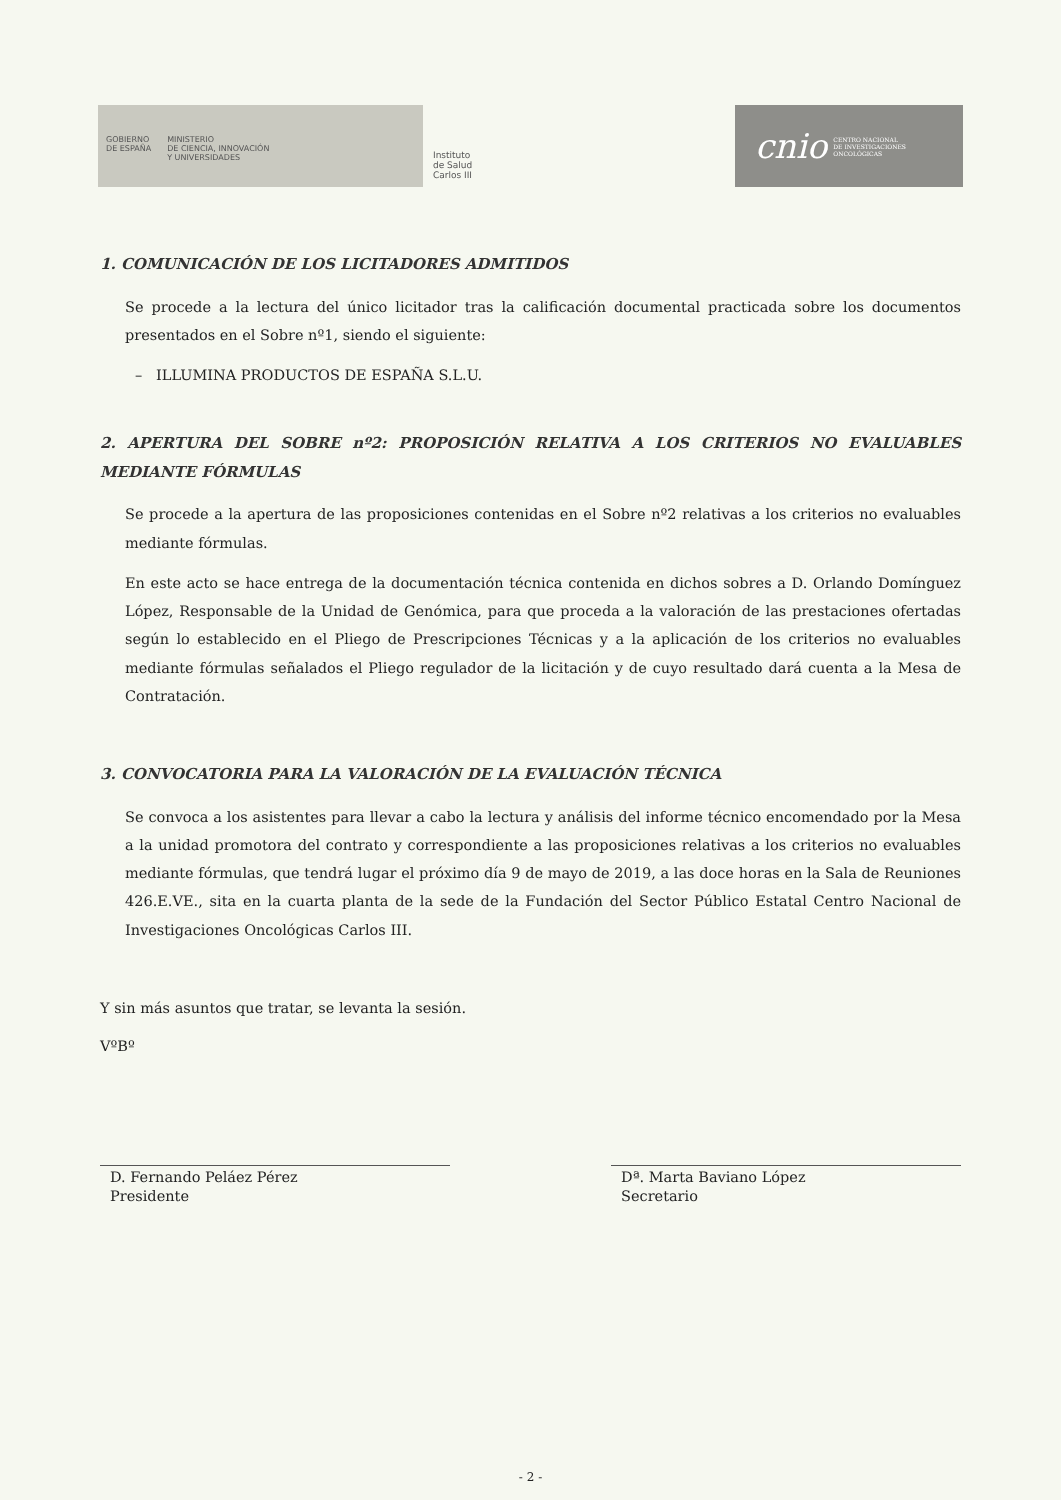GOBIERNO
DE ESPAÑA
MINISTERIO
DE CIENCIA, INNOVACIÓN
Y UNIVERSIDADES
Instituto
de Salud
Carlos III
cnio CENTRO NACIONAL
DE INVESTIGACIONES
ONCOLÓGICAS
1. COMUNICACIÓN DE LOS LICITADORES ADMITIDOS
Se procede a la lectura del único licitador tras la calificación documental practicada sobre los documentos presentados en el Sobre nº1, siendo el siguiente:
– ILLUMINA PRODUCTOS DE ESPAÑA S.L.U.
2. APERTURA DEL SOBRE nº2: PROPOSICIÓN RELATIVA A LOS CRITERIOS NO EVALUABLES MEDIANTE FÓRMULAS
Se procede a la apertura de las proposiciones contenidas en el Sobre nº2 relativas a los criterios no evaluables mediante fórmulas.
En este acto se hace entrega de la documentación técnica contenida en dichos sobres a D. Orlando Domínguez López, Responsable de la Unidad de Genómica, para que proceda a la valoración de las prestaciones ofertadas según lo establecido en el Pliego de Prescripciones Técnicas y a la aplicación de los criterios no evaluables mediante fórmulas señalados el Pliego regulador de la licitación y de cuyo resultado dará cuenta a la Mesa de Contratación.
3. CONVOCATORIA PARA LA VALORACIÓN DE LA EVALUACIÓN TÉCNICA
Se convoca a los asistentes para llevar a cabo la lectura y análisis del informe técnico encomendado por la Mesa a la unidad promotora del contrato y correspondiente a las proposiciones relativas a los criterios no evaluables mediante fórmulas, que tendrá lugar el próximo día 9 de mayo de 2019, a las doce horas en la Sala de Reuniones 426.E.VE., sita en la cuarta planta de la sede de la Fundación del Sector Público Estatal Centro Nacional de Investigaciones Oncológicas Carlos III.
Y sin más asuntos que tratar, se levanta la sesión.
VºBº
D. Fernando Peláez Pérez
Presidente
Dª. Marta Baviano López
Secretario
- 2 -